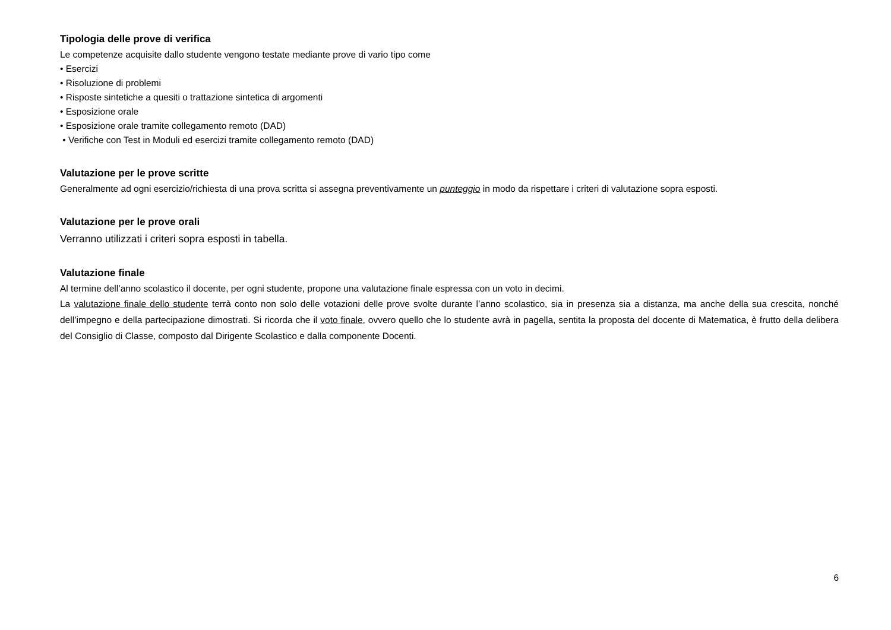Tipologia delle prove di verifica
Le competenze acquisite dallo studente vengono testate mediante prove di vario tipo come
• Esercizi
• Risoluzione di problemi
• Risposte sintetiche a quesiti o trattazione sintetica di argomenti
• Esposizione orale
• Esposizione orale tramite collegamento remoto (DAD)
• Verifiche con Test in Moduli ed esercizi tramite collegamento remoto (DAD)
Valutazione per le prove scritte
Generalmente ad ogni esercizio/richiesta di una prova scritta si assegna preventivamente un punteggio in modo da rispettare i criteri di valutazione sopra esposti.
Valutazione per le prove orali
Verranno utilizzati i criteri sopra esposti in tabella.
Valutazione finale
Al termine dell’anno scolastico il docente, per ogni studente, propone una valutazione finale espressa con un voto in decimi.
La valutazione finale dello studente terrà conto non solo delle votazioni delle prove svolte durante l’anno scolastico, sia in presenza sia a distanza, ma anche della sua crescita, nonché dell’impegno e della partecipazione dimostrati. Si ricorda che il voto finale, ovvero quello che lo studente avrà in pagella, sentita la proposta del docente di Matematica, è frutto della delibera del Consiglio di Classe, composto dal Dirigente Scolastico e dalla componente Docenti.
6